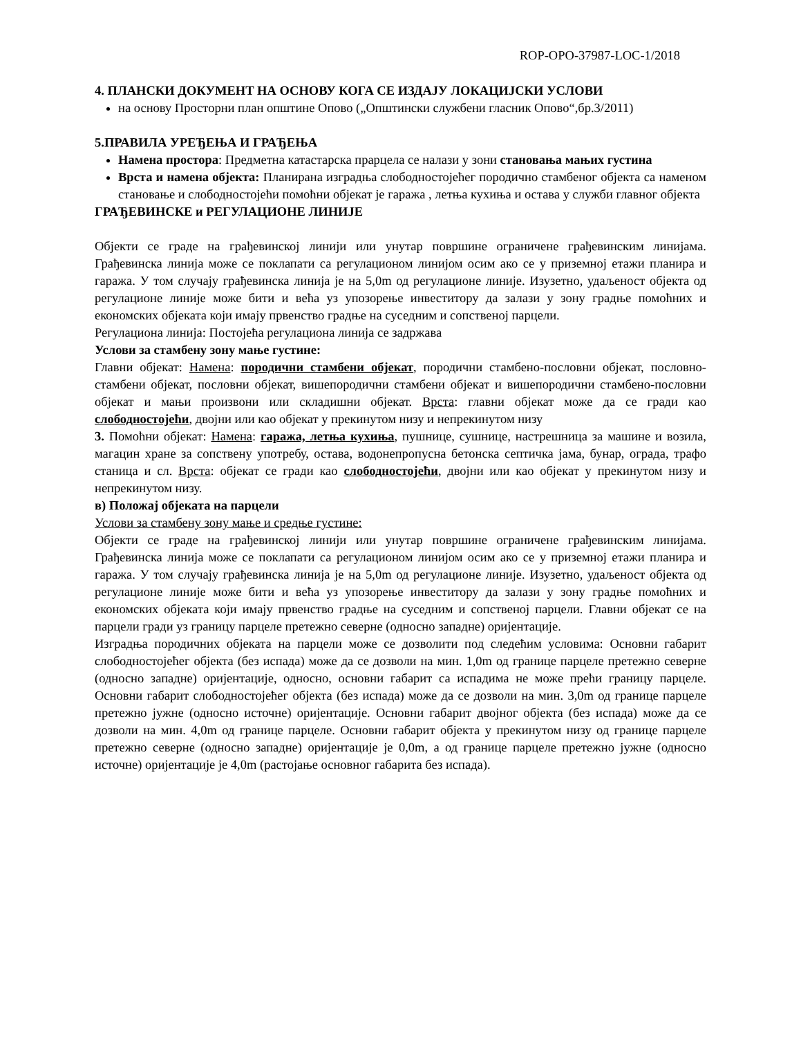ROP-OPO-37987-LOC-1/2018
4. ПЛАНСКИ ДОКУМЕНТ НА ОСНОВУ КОГА СЕ ИЗДАЈУ ЛОКАЦИЈСКИ УСЛОВИ
на основу Просторни план општине Опово („Општински службени гласник Опово“,бр.3/2011)
5.ПРАВИЛА УРЕЂЕЊА И ГРАЂЕЊА
Намена простора: Предметна катастарска прарцела се налази у зони становања мањих густина
Врста и намена објекта: Планирана изградња слободностојећег породично стамбеног објекта са наменом становање и слободностојећи помоћни објекат је гаража , летња кухиња и остава у служби главног објекта
ГРАЂЕВИНСКЕ и РЕГУЛАЦИОНЕ ЛИНИЈЕ
Објекти се граде на грађевинској линији или унутар површине ограничене грађевинским линијама. Грађевинска линија може се поклапати са регулационом линијом осим ако се у приземној етажи планира и гаража. У том случају грађевинска линија је на 5,0m од регулационе линије. Изузетно, удаљеност објекта од регулационе линије може бити и већа уз упозорење инвеститору да залази у зону градње помоћних и економских објеката који имају првенство градње на суседним и сопственој парцели.
Регулациона линија: Постојећа регулациона линија се задржава
Услови за стамбену зону мање густине:
Главни објекат: Намена: породични стамбени објекат, породични стамбено-пословни објекат, пословно-стамбени објекат, пословни објекат, вишепородични стамбени објекат и вишепородични стамбено-пословни објекат и мањи произвони или складишни објекат. Врста: главни објекат може да се гради као слободностојећи, двојни или као објекат у прекинутом низу и непрекинутом низу
3. Помоћни објекат: Намена: гаража, летња кухиња, пушнице, сушнице, настрешница за машине и возила, магацин хране за сопствену употребу, остава, водонепропусна бетонска септичка јама, бунар, ограда, трафо станица и сл. Врста: објекат се гради као слободностојећи, двојни или као објекат у прекинутом низу и непрекинутом низу.
в) Положај објеката на парцели
Услови за стамбену зону мање и средње густине:
Објекти се граде на грађевинској линији или унутар површине ограничене грађевинским линијама. Грађевинска линија може се поклапати са регулационом линијом осим ако се у приземној етажи планира и гаража. У том случају грађевинска линија је на 5,0m од регулационе линије. Изузетно, удаљеност објекта од регулационе линије може бити и већа уз упозорење инвеститору да залази у зону градње помоћних и економских објеката који имају првенство градње на суседним и сопственој парцели. Главни објекат се на парцели гради уз границу парцеле претежно северне (односно западне) оријентације.
Изградња породичних објеката на парцели може се дозволити под следећим условима: Основни габарит слободностојећег објекта (без испада) може да се дозволи на мин. 1,0m од границе парцеле претежно северне (односно западне) оријентације, односно, основни габарит са испадима не може прећи границу парцеле. Основни габарит слободностојећег објекта (без испада) може да се дозволи на мин. 3,0m од границе парцеле претежно јужне (односно источне) оријентације. Основни габарит двојног објекта (без испада) може да се дозволи на мин. 4,0m од границе парцеле. Основни габарит објекта у прекинутом низу од границе парцеле претежно северне (односно западне) оријентације је 0,0m, а од границе парцеле претежно јужне (односно источне) оријентације је 4,0m (растојање основног габарита без испада).